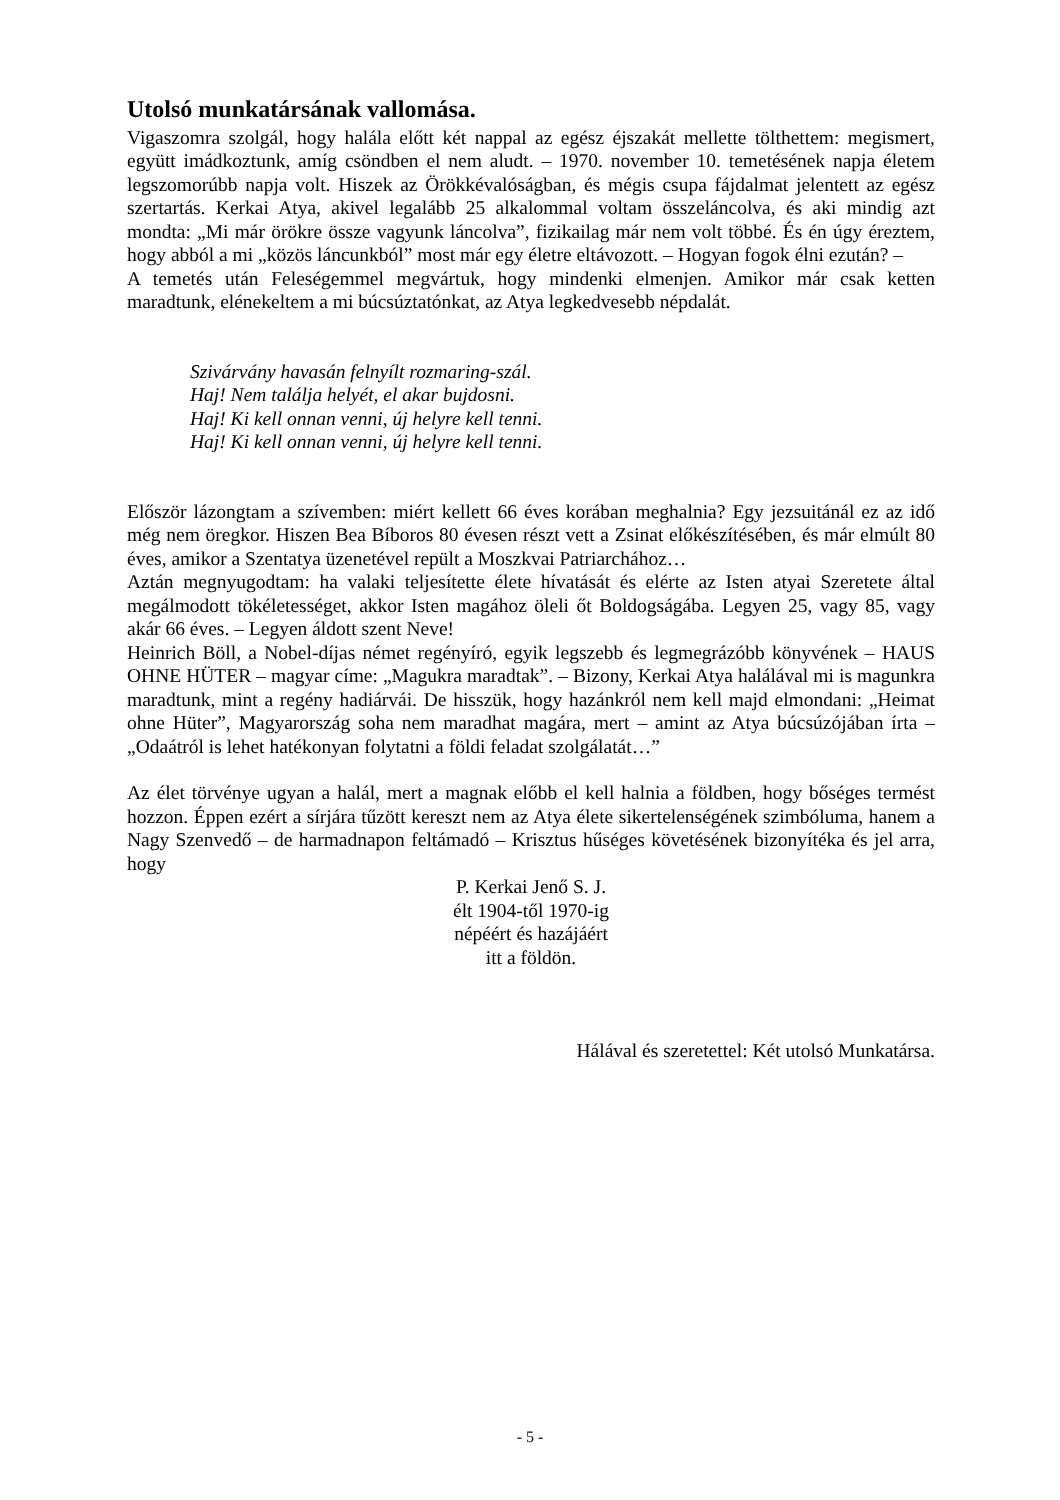Utolsó munkatársának vallomása.
Vigaszomra szolgál, hogy halála előtt két nappal az egész éjszakát mellette tölthettem: megismert, együtt imádkoztunk, amíg csöndben el nem aludt. – 1970. november 10. temetésének napja életem legszomorúbb napja volt. Hiszek az Örökkévalóságban, és mégis csupa fájdalmat jelentett az egész szertartás. Kerkai Atya, akivel legalább 25 alkalommal voltam összeláncolva, és aki mindig azt mondta: „Mi már örökre össze vagyunk láncolva”, fizikailag már nem volt többé. És én úgy éreztem, hogy abból a mi „közös láncunkból” most már egy életre eltávozott. – Hogyan fogok élni ezután? –
A temetés után Feleségemmel megvártuk, hogy mindenki elmenjen. Amikor már csak ketten maradtunk, elénekeltem a mi búcsúztatónkat, az Atya legkedvesebb népdalát.
Szivárvány havasán felnyílt rozmaring-szál.
Haj! Nem találja helyét, el akar bujdosni.
Haj! Ki kell onnan venni, új helyre kell tenni.
Haj! Ki kell onnan venni, új helyre kell tenni.
Először lázongtam a szívemben: miért kellett 66 éves korában meghalnia? Egy jezsuitánál ez az idő még nem öregkor. Hiszen Bea Bíboros 80 évesen részt vett a Zsinat előkészítésében, és már elmúlt 80 éves, amikor a Szentatya üzenetével repült a Moszkvai Patriarchához…
Aztán megnyugodtam: ha valaki teljesítette élete hívatását és elérte az Isten atyai Szeretete által megálmodott tökéletességet, akkor Isten magához öleli őt Boldogságába. Legyen 25, vagy 85, vagy akár 66 éves. – Legyen áldott szent Neve!
Heinrich Böll, a Nobel-díjas német regényíró, egyik legszebb és legmegrázóbb könyvének – HAUS OHNE HÜTER – magyar címe: „Magukra maradtak”. – Bizony, Kerkai Atya halálával mi is magunkra maradtunk, mint a regény hadiárvái. De hisszük, hogy hazánkról nem kell majd elmondani: „Heimat ohne Hüter”, Magyarország soha nem maradhat magára, mert – amint az Atya búcsúzójában írta – „Odaátról is lehet hatékonyan folytatni a földi feladat szolgálatát…”
Az élet törvénye ugyan a halál, mert a magnak előbb el kell halnia a földben, hogy bőséges termést hozzon. Éppen ezért a sírjára tűzött kereszt nem az Atya élete sikertelenségének szimbóluma, hanem a Nagy Szenvedő – de harmadnapon feltámadó – Krisztus hűséges követésének bizonyítéka és jel arra, hogy
P. Kerkai Jenő S. J.
élt 1904-től 1970-ig
népéért és hazájáért
itt a földön.
Hálával és szeretettel: Két utolsó Munkatársa.
- 5 -